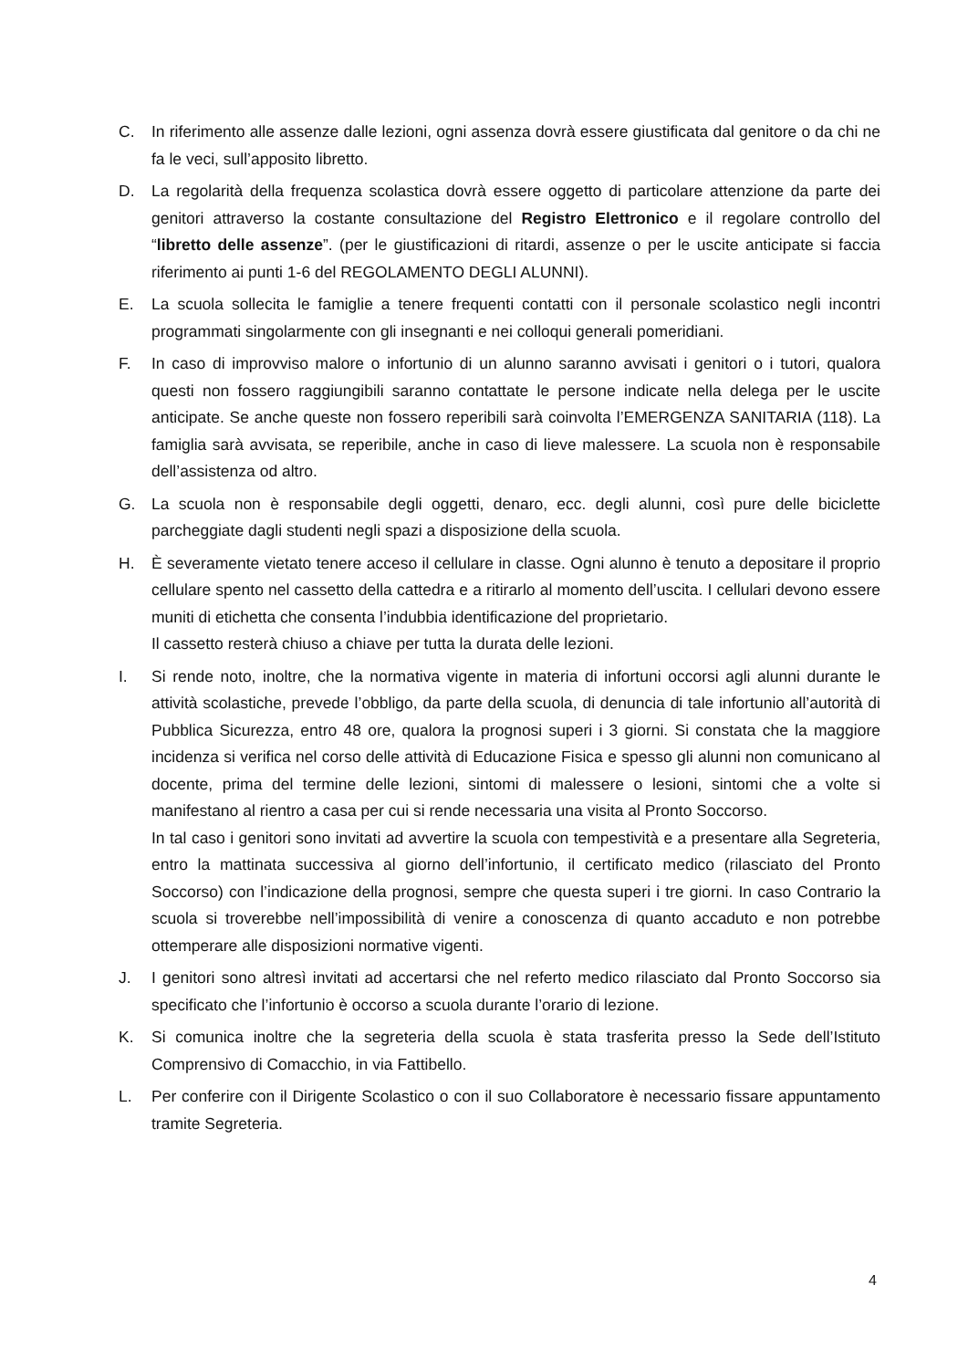C. In riferimento alle assenze dalle lezioni, ogni assenza dovrà essere giustificata dal genitore o da chi ne fa le veci, sull’apposito libretto.
D. La regolarità della frequenza scolastica dovrà essere oggetto di particolare attenzione da parte dei genitori attraverso la costante consultazione del Registro Elettronico e il regolare controllo del “libretto delle assenze”. (per le giustificazioni di ritardi, assenze o per le uscite anticipate si faccia riferimento ai punti 1-6 del REGOLAMENTO DEGLI ALUNNI).
E. La scuola sollecita le famiglie a tenere frequenti contatti con il personale scolastico negli incontri programmati singolarmente con gli insegnanti e nei colloqui generali pomeridiani.
F. In caso di improvviso malore o infortunio di un alunno saranno avvisati i genitori o i tutori, qualora questi non fossero raggiungibili saranno contattate le persone indicate nella delega per le uscite anticipate. Se anche queste non fossero reperibili sarà coinvolta l’EMERGENZA SANITARIA (118). La famiglia sarà avvisata, se reperibile, anche in caso di lieve malessere. La scuola non è responsabile dell’assistenza od altro.
G. La scuola non è responsabile degli oggetti, denaro, ecc. degli alunni, così pure delle biciclette parcheggiate dagli studenti negli spazi a disposizione della scuola.
H. È severamente vietato tenere acceso il cellulare in classe. Ogni alunno è tenuto a depositare il proprio cellulare spento nel cassetto della cattedra e a ritirarlo al momento dell’uscita. I cellulari devono essere muniti di etichetta che consenta l’indubbia identificazione del proprietario.
Il cassetto resterà chiuso a chiave per tutta la durata delle lezioni.
I. Si rende noto, inoltre, che la normativa vigente in materia di infortuni occorsi agli alunni durante le attività scolastiche, prevede l’obbligo, da parte della scuola, di denuncia di tale infortunio all’autorità di Pubblica Sicurezza, entro 48 ore, qualora la prognosi superi i 3 giorni. Si constata che la maggiore incidenza si verifica nel corso delle attività di Educazione Fisica e spesso gli alunni non comunicano al docente, prima del termine delle lezioni, sintomi di malessere o lesioni, sintomi che a volte si manifestano al rientro a casa per cui si rende necessaria una visita al Pronto Soccorso.
In tal caso i genitori sono invitati ad avvertire la scuola con tempestività e a presentare alla Segreteria, entro la mattinata successiva al giorno dell’infortunio, il certificato medico (rilasciato del Pronto Soccorso) con l’indicazione della prognosi, sempre che questa superi i tre giorni. In caso Contrario la scuola si troverebbe nell’impossibilità di venire a conoscenza di quanto accaduto e non potrebbe ottemperare alle disposizioni normative vigenti.
J. I genitori sono altresì invitati ad accertarsi che nel referto medico rilasciato dal Pronto Soccorso sia specificato che l’infortunio è occorso a scuola durante l’orario di lezione.
K. Si comunica inoltre che la segreteria della scuola è stata trasferita presso la Sede dell’Istituto Comprensivo di Comacchio, in via Fattibello.
L. Per conferire con il Dirigente Scolastico o con il suo Collaboratore è necessario fissare appuntamento tramite Segreteria.
4